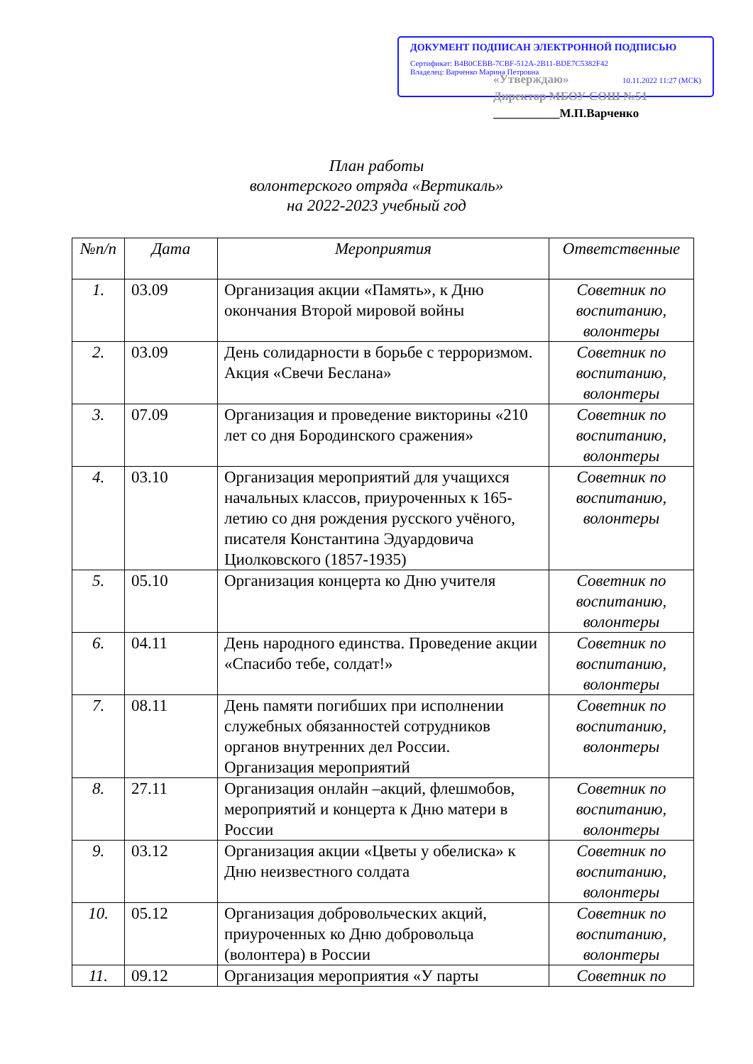ДОКУМЕНТ ПОДПИСАН ЭЛЕКТРОННОЙ ПОДПИСЬЮ
Сертификат: B4B0CEBB-7CBF-512A-2B11-BDE7C5382F42
Владелец: Варченко Марина Петровна
10.11.2022 11:27 (МСК)
«Утверждаю»
Директор МБОУ СОШ №51
___________М.П.Варченко
План работы
волонтерского отряда «Вертикаль»
на 2022-2023 учебный год
| №п/п | Дата | Мероприятия | Ответственные |
| --- | --- | --- | --- |
| 1. | 03.09 | Организация акции «Память», к Дню окончания Второй мировой войны | Советник по воспитанию, волонтеры |
| 2. | 03.09 | День солидарности в борьбе с терроризмом. Акция «Свечи Беслана» | Советник по воспитанию, волонтеры |
| 3. | 07.09 | Организация и проведение викторины «210 лет со дня Бородинского сражения» | Советник по воспитанию, волонтеры |
| 4. | 03.10 | Организация мероприятий для учащихся начальных классов, приуроченных к 165-летию со дня рождения русского учёного, писателя Константина Эдуардовича Циолковского (1857-1935) | Советник по воспитанию, волонтеры |
| 5. | 05.10 | Организация концерта ко Дню учителя | Советник по воспитанию, волонтеры |
| 6. | 04.11 | День народного единства. Проведение акции «Спасибо тебе, солдат!» | Советник по воспитанию, волонтеры |
| 7. | 08.11 | День памяти погибших при исполнении служебных обязанностей сотрудников органов внутренних дел России. Организация мероприятий | Советник по воспитанию, волонтеры |
| 8. | 27.11 | Организация онлайн –акций, флешмобов, мероприятий и концерта к Дню матери в России | Советник по воспитанию, волонтеры |
| 9. | 03.12 | Организация акции «Цветы у обелиска» к Дню неизвестного солдата | Советник по воспитанию, волонтеры |
| 10. | 05.12 | Организация добровольческих акций, приуроченных ко Дню добровольца (волонтера) в России | Советник по воспитанию, волонтеры |
| 11. | 09.12 | Организация мероприятия «У парты | Советник по |